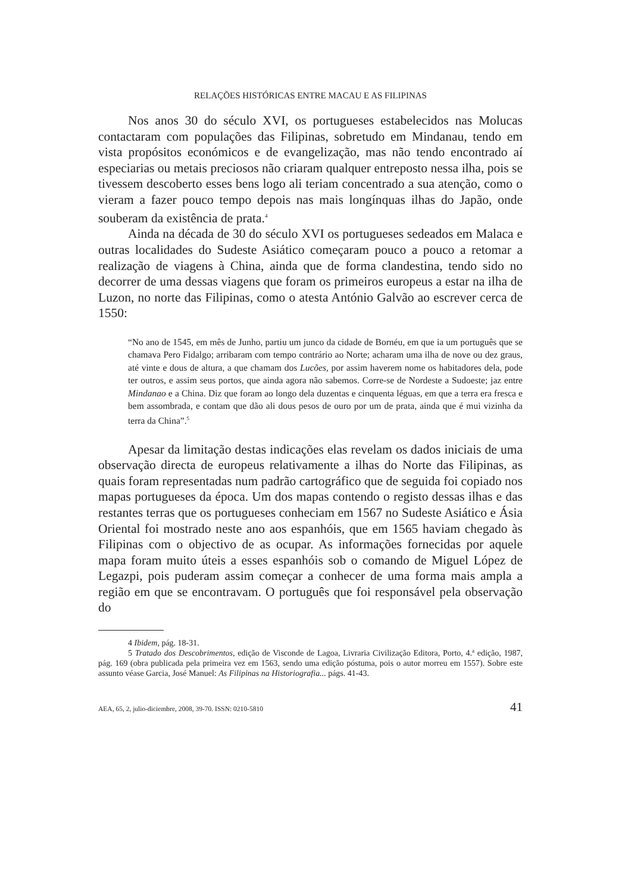RELAÇÕES HISTÓRICAS ENTRE MACAU E AS FILIPINAS
Nos anos 30 do século XVI, os portugueses estabelecidos nas Molucas contactaram com populações das Filipinas, sobretudo em Mindanau, tendo em vista propósitos económicos e de evangelização, mas não tendo encontrado aí especiarias ou metais preciosos não criaram qualquer entreposto nessa ilha, pois se tivessem descoberto esses bens logo ali teriam concentrado a sua atenção, como o vieram a fazer pouco tempo depois nas mais longínquas ilhas do Japão, onde souberam da existência de prata.<sup>4</sup>
Ainda na década de 30 do século XVI os portugueses sedeados em Malaca e outras localidades do Sudeste Asiático começaram pouco a pouco a retomar a realização de viagens à China, ainda que de forma clandestina, tendo sido no decorrer de uma dessas viagens que foram os primeiros europeus a estar na ilha de Luzon, no norte das Filipinas, como o atesta António Galvão ao escrever cerca de 1550:
“No ano de 1545, em mês de Junho, partiu um junco da cidade de Bornéu, em que ia um português que se chamava Pero Fidalgo; arribaram com tempo contrário ao Norte; acharam uma ilha de nove ou dez graus, até vinte e dous de altura, a que chamam dos Lucões, por assim haverem nome os habitadores dela, pode ter outros, e assim seus portos, que ainda agora não sabemos. Corre-se de Nordeste a Sudoeste; jaz entre Mindanao e a China. Diz que foram ao longo dela duzentas e cinquenta léguas, em que a terra era fresca e bem assombrada, e contam que dão ali dous pesos de ouro por um de prata, ainda que é mui vizinha da terra da China”.<sup>5</sup>
Apesar da limitação destas indicações elas revelam os dados iniciais de uma observação directa de europeus relativamente a ilhas do Norte das Filipinas, as quais foram representadas num padrão cartográfico que de seguida foi copiado nos mapas portugueses da época. Um dos mapas contendo o registo dessas ilhas e das restantes terras que os portugueses conheciam em 1567 no Sudeste Asiático e Ásia Oriental foi mostrado neste ano aos espanhóis, que em 1565 haviam chegado às Filipinas com o objectivo de as ocupar. As informações fornecidas por aquele mapa foram muito úteis a esses espanhóis sob o comando de Miguel López de Legazpi, pois puderam assim começar a conhecer de uma forma mais ampla a região em que se encontravam. O português que foi responsável pela observação do
4 Ibidem, pág. 18-31.
5 Tratado dos Descobrimentos, edição de Visconde de Lagoa, Livraria Civilização Editora, Porto, 4.ª edição, 1987, pág. 169 (obra publicada pela primeira vez em 1563, sendo uma edição póstuma, pois o autor morreu em 1557). Sobre este assunto véase Garcia, José Manuel: As Filipinas na Historiografia... págs. 41-43.
AEA, 65, 2, julio-diciembre, 2008, 39-70. ISSN: 0210-5810 41